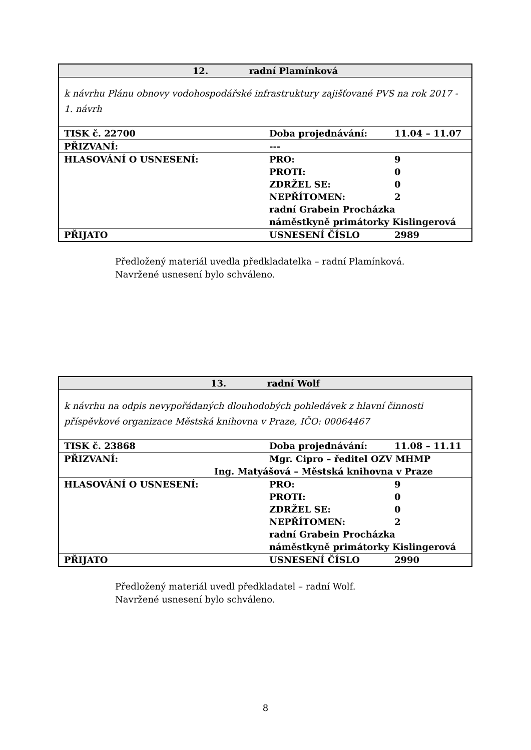| 12. radní Plamínková | | |
| k návrhu Plánu obnovy vodohospodářské infrastruktury zajišťované PVS na rok 2017 - 1. návrh | | |
| TISK č. 22700 | Doba projednávání: | 11.04 – 11.07 |
| PŘIZVANÍ: | --- | |
| HLASOVÁNÍ O USNESENÍ: | PRO: PROTI: ZDRŽEL SE: NEPŘÍTOMEN: | 9 0 0 2 |
| | radní Grabein Procházka náměstkyně primátorky Kislingerová | |
| PŘIJATO | USNESENÍ ČÍSLO | 2989 |
Předložený materiál uvedla předkladatelka – radní Plamínková.
Navržené usnesení bylo schváleno.
| 13. radní Wolf | | |
| k návrhu na odpis nevypořádaných dlouhodobých pohledávek z hlavní činnosti příspěvkové organizace Městská knihovna v Praze, IČO: 00064467 | | |
| TISK č. 23868 | Doba projednávání: | 11.08 – 11.11 |
| PŘIZVANÍ: | Mgr. Cipro – ředitel OZV MHMP Ing. Matyášová – Městská knihovna v Praze | |
| HLASOVÁNÍ O USNESENÍ: | PRO: PROTI: ZDRŽEL SE: NEPŘÍTOMEN: | 9 0 0 2 |
| | radní Grabein Procházka náměstkyně primátorky Kislingerová | |
| PŘIJATO | USNESENÍ ČÍSLO | 2990 |
Předložený materiál uvedl předkladatel – radní Wolf.
Navržené usnesení bylo schváleno.
8